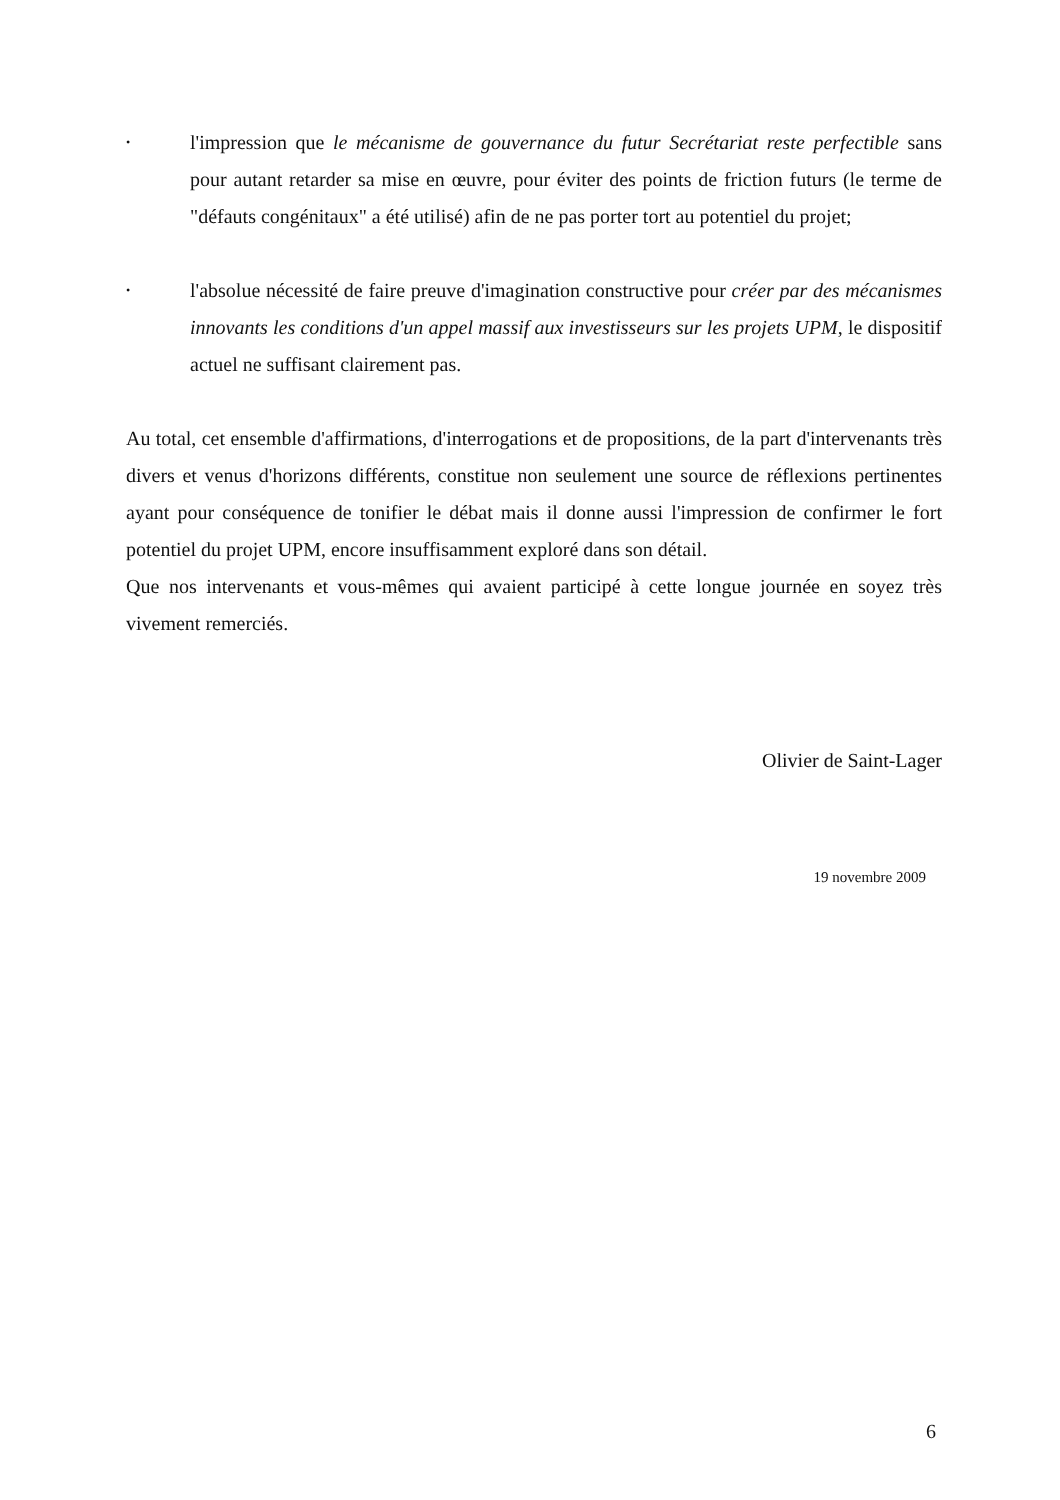•
l'impression que le mécanisme de gouvernance du futur Secrétariat reste perfectible sans pour autant retarder sa mise en œuvre, pour éviter des points de friction futurs (le terme de "défauts congénitaux" a été utilisé) afin de ne pas porter tort au potentiel du projet;
•
l'absolue nécessité de faire preuve d'imagination constructive pour créer par des mécanismes innovants les conditions d'un appel massif aux investisseurs sur les projets UPM, le dispositif actuel ne suffisant clairement pas.
Au total, cet ensemble d'affirmations, d'interrogations et de propositions, de la part d'intervenants très divers et venus d'horizons différents, constitue non seulement une source de réflexions pertinentes ayant pour conséquence de tonifier le débat mais il donne aussi l'impression de confirmer le fort potentiel du projet UPM, encore insuffisamment exploré dans son détail.
Que nos intervenants et vous-mêmes qui avaient participé à cette longue journée en soyez très vivement remerciés.
Olivier de Saint-Lager
19 novembre 2009
6